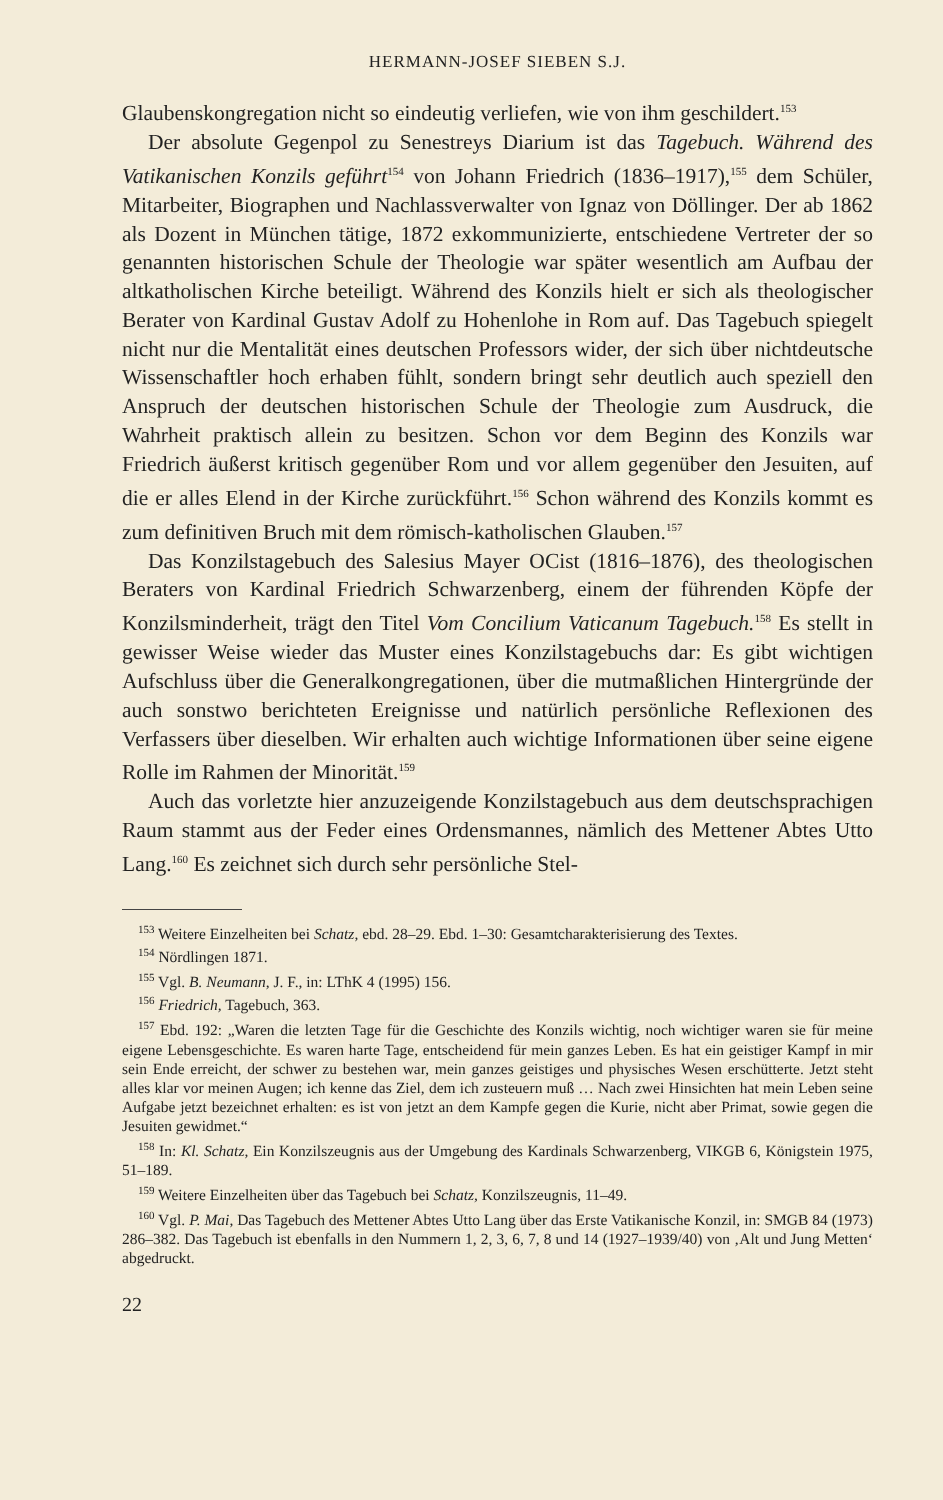HERMANN-JOSEF SIEBEN S.J.
Glaubenskongregation nicht so eindeutig verliefen, wie von ihm geschildert.<sup>153</sup>
Der absolute Gegenpol zu Senestreys Diarium ist das Tagebuch. Während des Vatikanischen Konzils geführt<sup>154</sup> von Johann Friedrich (1836–1917),<sup>155</sup> dem Schüler, Mitarbeiter, Biographen und Nachlassverwalter von Ignaz von Döllinger. Der ab 1862 als Dozent in München tätige, 1872 exkommunizierte, entschiedene Vertreter der so genannten historischen Schule der Theologie war später wesentlich am Aufbau der altkatholischen Kirche beteiligt. Während des Konzils hielt er sich als theologischer Berater von Kardinal Gustav Adolf zu Hohenlohe in Rom auf. Das Tagebuch spiegelt nicht nur die Mentalität eines deutschen Professors wider, der sich über nichtdeutsche Wissenschaftler hoch erhaben fühlt, sondern bringt sehr deutlich auch speziell den Anspruch der deutschen historischen Schule der Theologie zum Ausdruck, die Wahrheit praktisch allein zu besitzen. Schon vor dem Beginn des Konzils war Friedrich äußerst kritisch gegenüber Rom und vor allem gegenüber den Jesuiten, auf die er alles Elend in der Kirche zurückführt.<sup>156</sup> Schon während des Konzils kommt es zum definitiven Bruch mit dem römisch-katholischen Glauben.<sup>157</sup>
Das Konzilstagebuch des Salesius Mayer OCist (1816–1876), des theologischen Beraters von Kardinal Friedrich Schwarzenberg, einem der führenden Köpfe der Konzilsminderheit, trägt den Titel Vom Concilium Vaticanum Tagebuch.<sup>158</sup> Es stellt in gewisser Weise wieder das Muster eines Konzilstagebuchs dar: Es gibt wichtigen Aufschluss über die Generalkongregationen, über die mutmaßlichen Hintergründe der auch sonstwo berichteten Ereignisse und natürlich persönliche Reflexionen des Verfassers über dieselben. Wir erhalten auch wichtige Informationen über seine eigene Rolle im Rahmen der Minorität.<sup>159</sup>
Auch das vorletzte hier anzuzeigende Konzilstagebuch aus dem deutschsprachigen Raum stammt aus der Feder eines Ordensmannes, nämlich des Mettener Abtes Utto Lang.<sup>160</sup> Es zeichnet sich durch sehr persönliche Stel-
<sup>153</sup> Weitere Einzelheiten bei Schatz, ebd. 28–29. Ebd. 1–30: Gesamtcharakterisierung des Textes.
<sup>154</sup> Nördlingen 1871.
<sup>155</sup> Vgl. B. Neumann, J. F., in: LThK 4 (1995) 156.
<sup>156</sup> Friedrich, Tagebuch, 363.
<sup>157</sup> Ebd. 192: „Waren die letzten Tage für die Geschichte des Konzils wichtig, noch wichtiger waren sie für meine eigene Lebensgeschichte. Es waren harte Tage, entscheidend für mein ganzes Leben. Es hat ein geistiger Kampf in mir sein Ende erreicht, der schwer zu bestehen war, mein ganzes geistiges und physisches Wesen erschütterte. Jetzt steht alles klar vor meinen Augen; ich kenne das Ziel, dem ich zusteuern muß … Nach zwei Hinsichten hat mein Leben seine Aufgabe jetzt bezeichnet erhalten: es ist von jetzt an dem Kampfe gegen die Kurie, nicht aber Primat, sowie gegen die Jesuiten gewidmet.“
<sup>158</sup> In: Kl. Schatz, Ein Konzilszeugnis aus der Umgebung des Kardinals Schwarzenberg, VIKGB 6, Königstein 1975, 51–189.
<sup>159</sup> Weitere Einzelheiten über das Tagebuch bei Schatz, Konzilszeugnis, 11–49.
<sup>160</sup> Vgl. P. Mai, Das Tagebuch des Mettener Abtes Utto Lang über das Erste Vatikanische Konzil, in: SMGB 84 (1973) 286–382. Das Tagebuch ist ebenfalls in den Nummern 1, 2, 3, 6, 7, 8 und 14 (1927–1939/40) von ‚Alt und Jung Metten‘ abgedruckt.
22